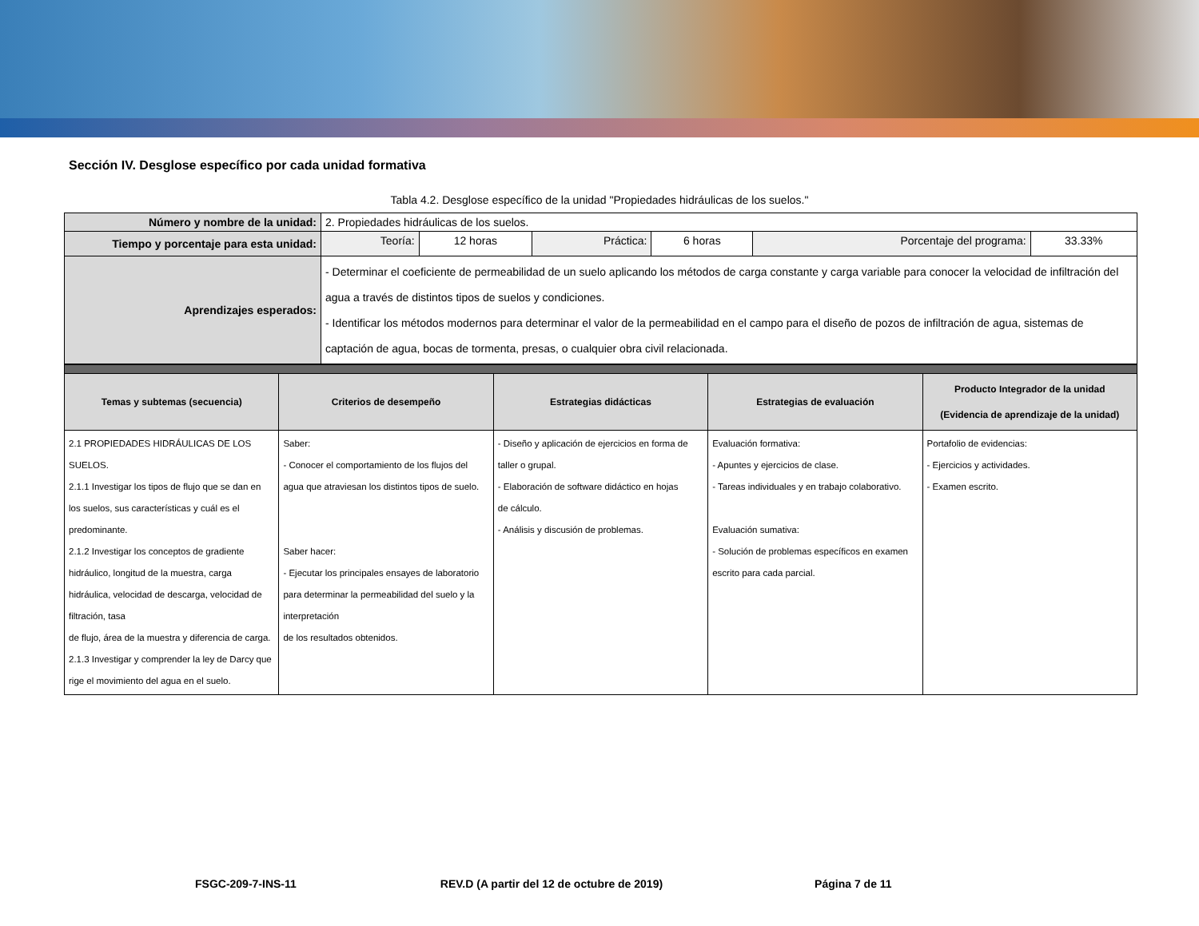Sección IV. Desglose específico por cada unidad formativa
Tabla 4.2. Desglose específico de la unidad "Propiedades hidráulicas de los suelos."
| Número y nombre de la unidad: | 2. Propiedades hidráulicas de los suelos. | | | | | |
| Tiempo y porcentaje para esta unidad: | Teoría: | 12 horas | Práctica: | 6 horas | Porcentaje del programa: | 33.33% |
| Aprendizajes esperados: | - Determinar el coeficiente de permeabilidad de un suelo aplicando los métodos de carga constante y carga variable para conocer la velocidad de infiltración del agua a través de distintos tipos de suelos y condiciones. - Identificar los métodos modernos para determinar el valor de la permeabilidad en el campo para el diseño de pozos de infiltración de agua, sistemas de captación de agua, bocas de tormenta, presas, o cualquier obra civil relacionada. | | | | | |
| Temas y subtemas (secuencia) | Criterios de desempeño | Estrategias didácticas | Estrategias de evaluación | Producto Integrador de la unidad (Evidencia de aprendizaje de la unidad) |
| --- | --- | --- | --- | --- |
| 2.1 PROPIEDADES HIDRÁULICAS DE LOS SUELOS. 2.1.1 Investigar los tipos de flujo que se dan en los suelos, sus características y cuál es el predominante. 2.1.2 Investigar los conceptos de gradiente hidráulico, longitud de la muestra, carga hidráulica, velocidad de descarga, velocidad de filtración, tasa de flujo, área de la muestra y diferencia de carga. 2.1.3 Investigar y comprender la ley de Darcy que rige el movimiento del agua en el suelo. | Saber: - Conocer el comportamiento de los flujos del agua que atraviesan los distintos tipos de suelo. Saber hacer: - Ejecutar los principales ensayes de laboratorio para determinar la permeabilidad del suelo y la interpretación de los resultados obtenidos. | - Diseño y aplicación de ejercicios en forma de taller o grupal. - Elaboración de software didáctico en hojas de cálculo. - Análisis y discusión de problemas. | Evaluación formativa: - Apuntes y ejercicios de clase. - Tareas individuales y en trabajo colaborativo. Evaluación sumativa: - Solución de problemas específicos en examen escrito para cada parcial. | Portafolio de evidencias: - Ejercicios y actividades. - Examen escrito. |
FSGC-209-7-INS-11 REV.D (A partir del 12 de octubre de 2019) Página 7 de 11